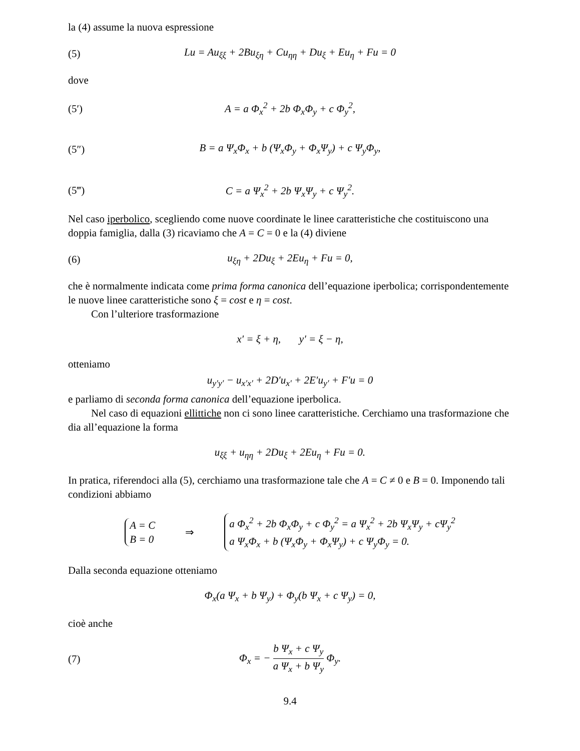la (4) assume la nuova espressione
(5)
Lu = Au<sub>ξξ</sub> + 2Bu<sub>ξη</sub> + Cu<sub>ηη</sub> + Du<sub>ξ</sub> + Eu<sub>η</sub> + Fu = 0
dove
(5′) A = a Φ<sub>x</sub><sup>2</sup> + 2b Φ<sub>x</sub>Φ<sub>y</sub> + c Φ<sub>y</sub><sup>2</sup>,
(5″)
B = a Ψ<sub>x</sub>Φ<sub>x</sub> + b (Ψ<sub>x</sub>Φ<sub>y</sub> + Φ<sub>x</sub>Ψ<sub>y</sub>) + c Ψ<sub>y</sub>Φ<sub>y</sub>,
(5‴) C = a Ψ<sub>x</sub><sup>2</sup> + 2b Ψ<sub>x</sub>Ψ<sub>y</sub> + c Ψ<sub>y</sub><sup>2</sup>.
Nel caso iperbolico, scegliendo come nuove coordinate le linee caratteristiche che costituiscono una doppia famiglia, dalla (3) ricaviamo che A = C = 0 e la (4) diviene
(6) u<sub>ξη</sub> + 2Du<sub>ξ</sub> + 2Eu<sub>η</sub> + Fu = 0,
che è normalmente indicata come prima forma canonica dell’equazione iperbolica; corrispondentemente le nuove linee caratteristiche sono ξ = cost e η = cost.
Con l’ulteriore trasformazione
x′ = ξ + η, y′ = ξ − η,
otteniamo
u<sub>y′y′</sub> − u<sub>x′x′</sub> + 2D′u<sub>x′</sub> + 2E′u<sub>y′</sub> + F′u = 0
e parliamo di seconda forma canonica dell’equazione iperbolica.
Nel caso di equazioni ellittiche non ci sono linee caratteristiche. Cerchiamo una trasformazione che dia all’equazione la forma
u<sub>ξξ</sub> + u<sub>ηη</sub> + 2Du<sub>ξ</sub> + 2Eu<sub>η</sub> + Fu = 0.
In pratica, riferendoci alla (5), cerchiamo una trasformazione tale che A = C ≠ 0 e B = 0. Imponendo tali condizioni abbiamo
A = C
B = 0
⇒
a Φ<sub>x</sub><sup>2</sup> + 2b Φ<sub>x</sub>Φ<sub>y</sub> + c Φ<sub>y</sub><sup>2</sup> = a Ψ<sub>x</sub><sup>2</sup> + 2b Ψ<sub>x</sub>Ψ<sub>y</sub> + cΨ<sub>y</sub><sup>2</sup>
a Ψ<sub>x</sub>Φ<sub>x</sub> + b (Ψ<sub>x</sub>Φ<sub>y</sub> + Φ<sub>x</sub>Ψ<sub>y</sub>) + c Ψ<sub>y</sub>Φ<sub>y</sub> = 0.
Dalla seconda equazione otteniamo
Φ<sub>x</sub>(a Ψ<sub>x</sub> + b Ψ<sub>y</sub>) + Φ<sub>y</sub>(b Ψ<sub>x</sub> + c Ψ<sub>y</sub>) = 0,
cioè anche
(7)
Φ<sub>x</sub> = − b Ψ<sub>x</sub> + c Ψ<sub>y</sub> a Ψ<sub>x</sub> + b Ψ<sub>y</sub> Φ<sub>y</sub>.
9.4